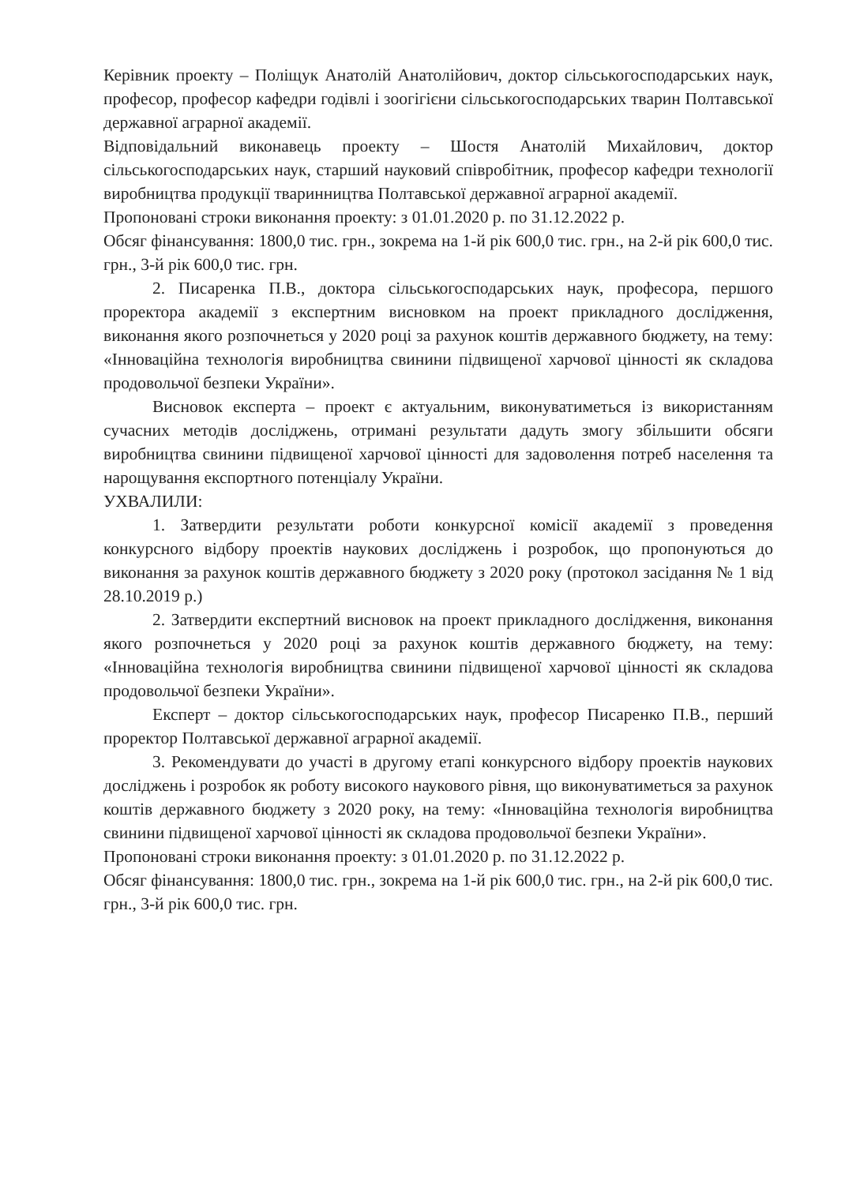Керівник проекту – Поліщук Анатолій Анатолійович, доктор сільськогосподарських наук, професор, професор кафедри годівлі і зоогігієни сільськогосподарських тварин Полтавської державної аграрної академії.
Відповідальний виконавець проекту – Шостя Анатолій Михайлович, доктор сільськогосподарських наук, старший науковий співробітник, професор кафедри технології виробництва продукції тваринництва Полтавської державної аграрної академії.
Пропоновані строки виконання проекту: з 01.01.2020 р. по 31.12.2022 р.
Обсяг фінансування: 1800,0 тис. грн., зокрема на 1-й рік 600,0 тис. грн., на 2-й рік 600,0 тис. грн., 3-й рік 600,0 тис. грн.
2. Писаренка П.В., доктора сільськогосподарських наук, професора, першого проректора академії з експертним висновком на проект прикладного дослідження, виконання якого розпочнеться у 2020 році за рахунок коштів державного бюджету, на тему: «Інноваційна технологія виробництва свинини підвищеної харчової цінності як складова продовольчої безпеки України».
Висновок експерта – проект є актуальним, виконуватиметься із використанням сучасних методів досліджень, отримані результати дадуть змогу збільшити обсяги виробництва свинини підвищеної харчової цінності для задоволення потреб населення та нарощування експортного потенціалу України.
УХВАЛИЛИ:
1. Затвердити результати роботи конкурсної комісії академії з проведення конкурсного відбору проектів наукових досліджень і розробок, що пропонуються до виконання за рахунок коштів державного бюджету з 2020 року (протокол засідання № 1 від 28.10.2019 р.)
2. Затвердити експертний висновок на проект прикладного дослідження, виконання якого розпочнеться у 2020 році за рахунок коштів державного бюджету, на тему: «Інноваційна технологія виробництва свинини підвищеної харчової цінності як складова продовольчої безпеки України».
Експерт – доктор сільськогосподарських наук, професор Писаренко П.В., перший проректор Полтавської державної аграрної академії.
3. Рекомендувати до участі в другому етапі конкурсного відбору проектів наукових досліджень і розробок як роботу високого наукового рівня, що виконуватиметься за рахунок коштів державного бюджету з 2020 року, на тему: «Інноваційна технологія виробництва свинини підвищеної харчової цінності як складова продовольчої безпеки України».
Пропоновані строки виконання проекту: з 01.01.2020 р. по 31.12.2022 р.
Обсяг фінансування: 1800,0 тис. грн., зокрема на 1-й рік 600,0 тис. грн., на 2-й рік 600,0 тис. грн., 3-й рік 600,0 тис. грн.